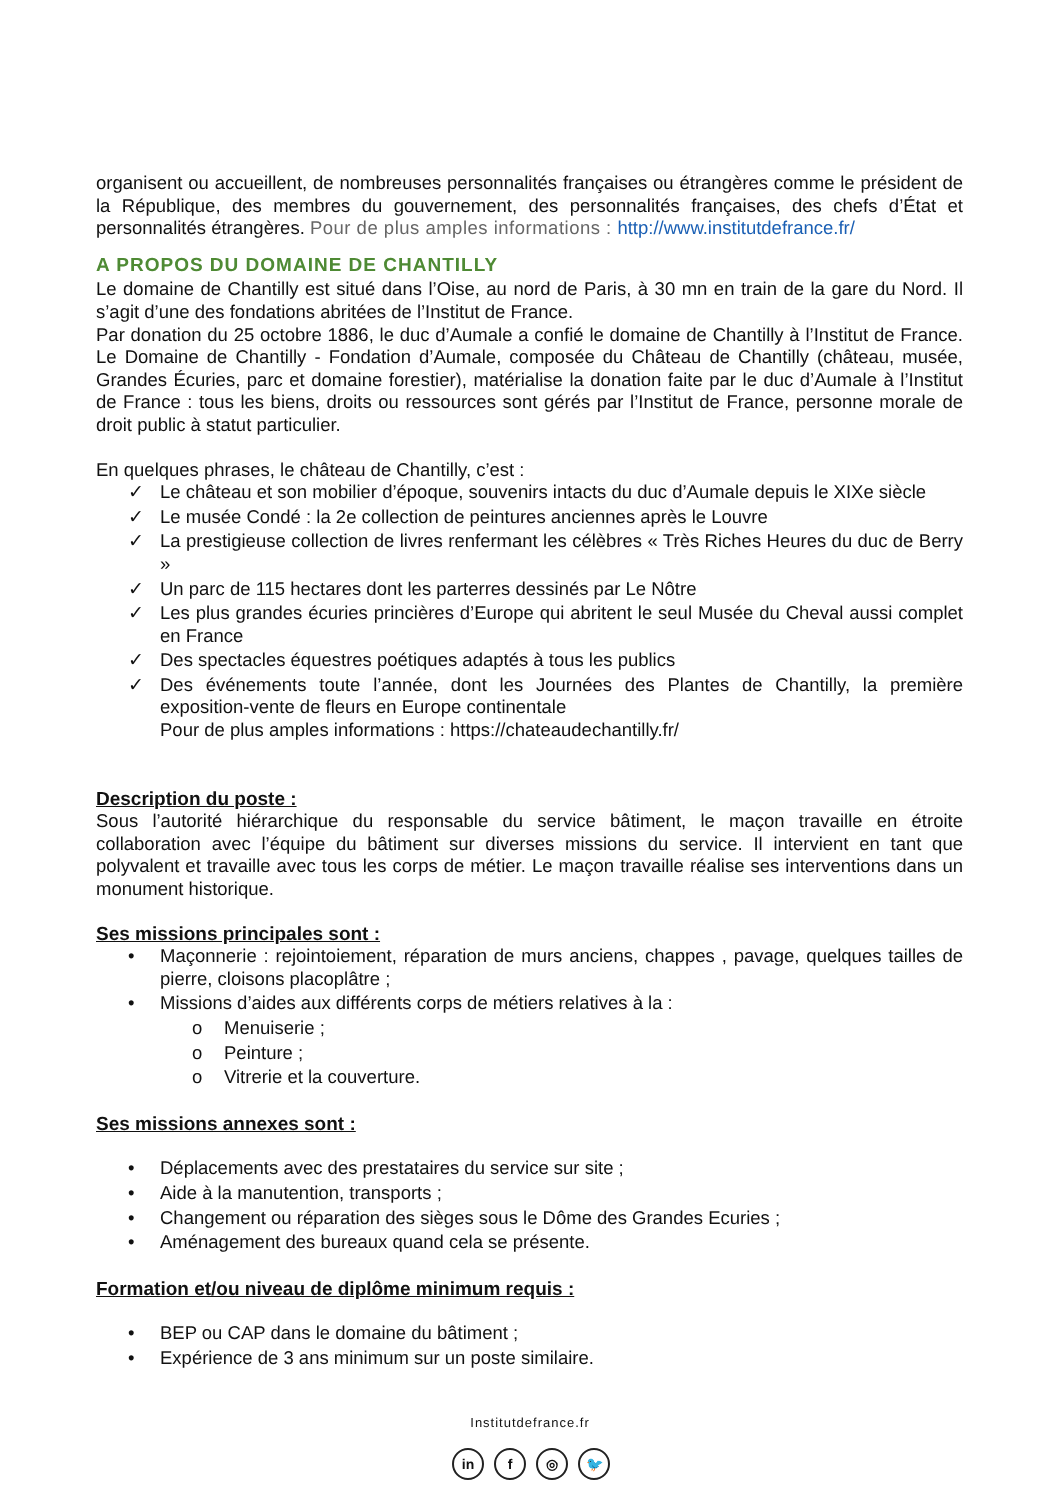organisent ou accueillent, de nombreuses personnalités françaises ou étrangères comme le président de la République, des membres du gouvernement, des personnalités françaises, des chefs d’État et personnalités étrangères. Pour de plus amples informations : http://www.institutdefrance.fr/
A PROPOS DU DOMAINE DE CHANTILLY
Le domaine de Chantilly est situé dans l’Oise, au nord de Paris, à 30 mn en train de la gare du Nord. Il s’agit d’une des fondations abritées de l’Institut de France.
Par donation du 25 octobre 1886, le duc d’Aumale a confié le domaine de Chantilly à l’Institut de France. Le Domaine de Chantilly - Fondation d’Aumale, composée du Château de Chantilly (château, musée, Grandes Écuries, parc et domaine forestier), matérialise la donation faite par le duc d’Aumale à l’Institut de France : tous les biens, droits ou ressources sont gérés par l’Institut de France, personne morale de droit public à statut particulier.
En quelques phrases, le château de Chantilly, c’est :
✓ Le château et son mobilier d’époque, souvenirs intacts du duc d’Aumale depuis le XIXe siècle
✓ Le musée Condé : la 2e collection de peintures anciennes après le Louvre
✓ La prestigieuse collection de livres renfermant les célèbres « Très Riches Heures du duc de Berry »
✓ Un parc de 115 hectares dont les parterres dessinés par Le Nôtre
✓ Les plus grandes écuries princières d’Europe qui abritent le seul Musée du Cheval aussi complet en France
✓ Des spectacles équestres poétiques adaptés à tous les publics
✓ Des événements toute l’année, dont les Journées des Plantes de Chantilly, la première exposition-vente de fleurs en Europe continentale
Pour de plus amples informations : https://chateaudechantilly.fr/
Description du poste :
Sous l’autorité hiérarchique du responsable du service bâtiment, le maçon travaille en étroite collaboration avec l’équipe du bâtiment sur diverses missions du service. Il intervient en tant que polyvalent et travaille avec tous les corps de métier. Le maçon travaille réalise ses interventions dans un monument historique.
Ses missions principales sont :
• Maçonnerie : rejointoiement, réparation de murs anciens, chappes , pavage, quelques tailles de pierre, cloisons placoplâtre ;
• Missions d’aides aux différents corps de métiers relatives à la :
o Menuiserie ;
o Peinture ;
o Vitrerie et la couverture.
Ses missions annexes sont :
• Déplacements avec des prestataires du service sur site ;
• Aide à la manutention, transports ;
• Changement ou réparation des sièges sous le Dôme des Grandes Ecuries ;
• Aménagement des bureaux quand cela se présente.
Formation et/ou niveau de diplôme minimum requis :
• BEP ou CAP dans le domaine du bâtiment ;
• Expérience de 3 ans minimum sur un poste similaire.
Institutdefrance.fr
in f ◎ 🐦